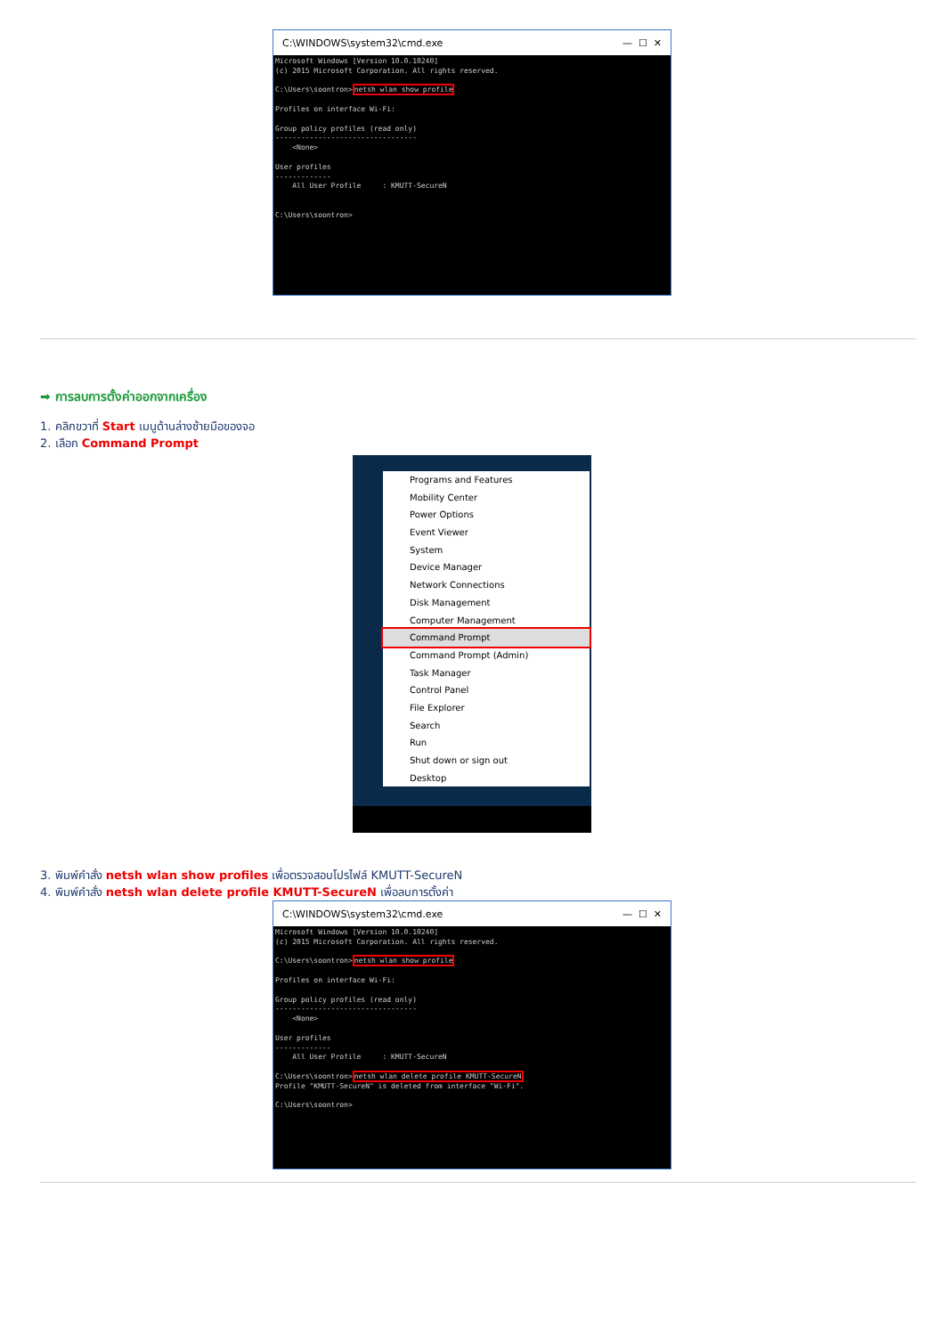C:\WINDOWS\system32\cmd.exe — ☐ ✕
Microsoft Windows [Version 10.0.10240] (c) 2015 Microsoft Corporation. All rights reserved. C:\Users\soontron>netsh wlan show profile Profiles on interface Wi-Fi: Group policy profiles (read only) --------------------------------- <None> User profiles ------------- All User Profile : KMUTT-SecureN C:\Users\soontron>
➡ การลบการตั้งค่าออกจากเครื่อง
1. คลิกขวาที่ Start เมนูด้านล่างซ้ายมือของจอ
2. เลือก Command Prompt
Programs and Features
Mobility Center
Power Options
Event Viewer
System
Device Manager
Network Connections
Disk Management
Computer Management
Command Prompt
Command Prompt (Admin)
Task Manager
Control Panel
File Explorer
Search
Run
Shut down or sign out
Desktop
3. พิมพ์คำสั่ง netsh wlan show profiles เพื่อตรวจสอบโปรไฟล์ KMUTT-SecureN
4. พิมพ์คำสั่ง netsh wlan delete profile KMUTT-SecureN เพื่อลบการตั้งค่า
C:\WINDOWS\system32\cmd.exe — ☐ ✕
Microsoft Windows [Version 10.0.10240] (c) 2015 Microsoft Corporation. All rights reserved. C:\Users\soontron>netsh wlan show profile Profiles on interface Wi-Fi: Group policy profiles (read only) --------------------------------- <None> User profiles ------------- All User Profile : KMUTT-SecureN C:\Users\soontron>netsh wlan delete profile KMUTT-SecureN Profile "KMUTT-SecureN" is deleted from interface "Wi-Fi". C:\Users\soontron>